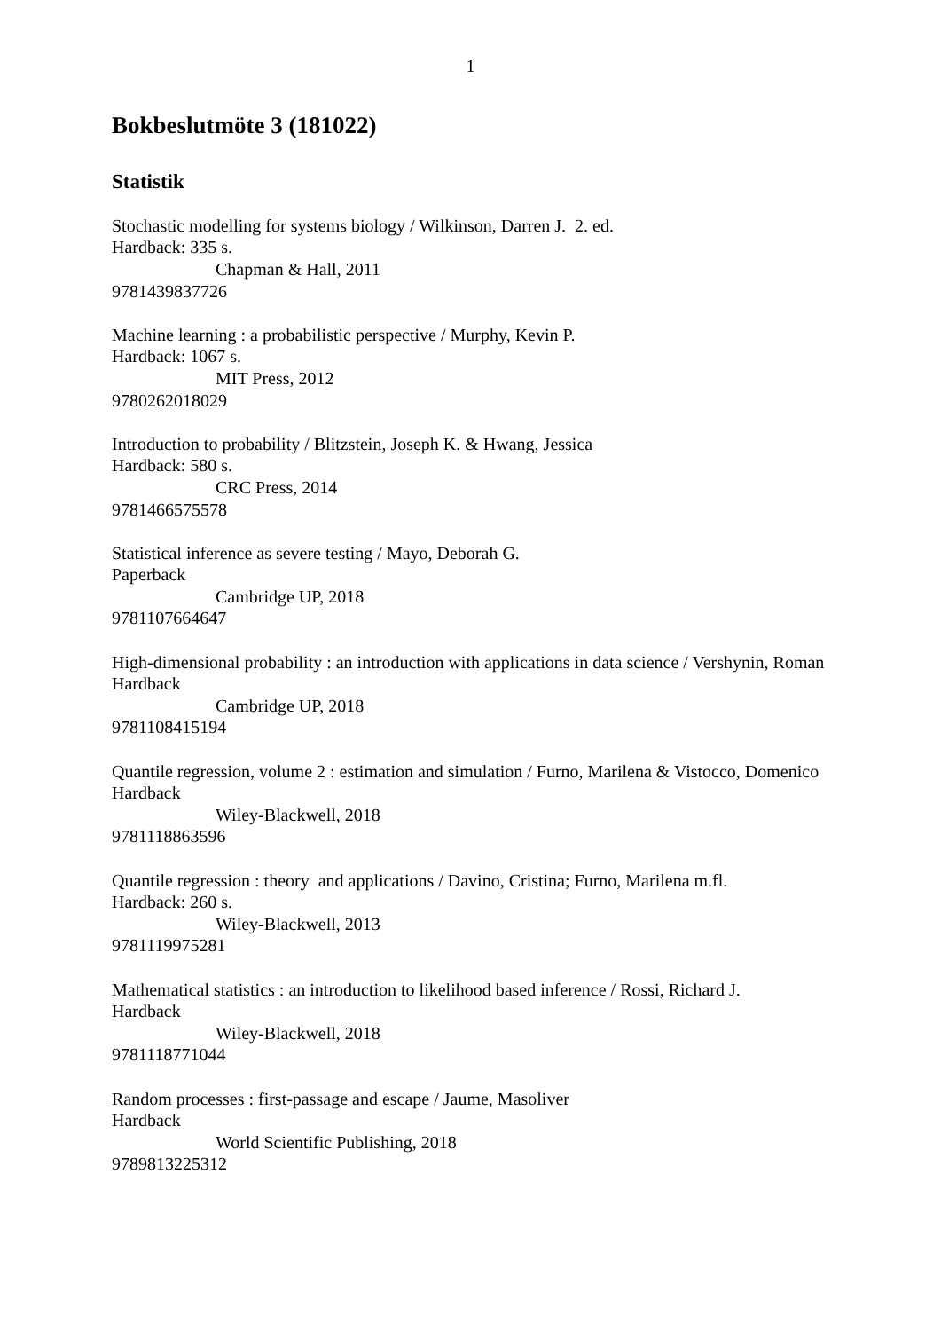1
Bokbeslutmöte 3 (181022)
Statistik
Stochastic modelling for systems biology / Wilkinson, Darren J. 2. ed.
Hardback: 335 s.
Chapman & Hall, 2011
9781439837726
Machine learning : a probabilistic perspective / Murphy, Kevin P.
Hardback: 1067 s.
MIT Press, 2012
9780262018029
Introduction to probability / Blitzstein, Joseph K. & Hwang, Jessica
Hardback: 580 s.
CRC Press, 2014
9781466575578
Statistical inference as severe testing / Mayo, Deborah G.
Paperback
Cambridge UP, 2018
9781107664647
High-dimensional probability : an introduction with applications in data science / Vershynin, Roman
Hardback
Cambridge UP, 2018
9781108415194
Quantile regression, volume 2 : estimation and simulation / Furno, Marilena & Vistocco, Domenico
Hardback
Wiley-Blackwell, 2018
9781118863596
Quantile regression : theory and applications / Davino, Cristina; Furno, Marilena m.fl.
Hardback: 260 s.
Wiley-Blackwell, 2013
9781119975281
Mathematical statistics : an introduction to likelihood based inference / Rossi, Richard J.
Hardback
Wiley-Blackwell, 2018
9781118771044
Random processes : first-passage and escape / Jaume, Masoliver
Hardback
World Scientific Publishing, 2018
9789813225312